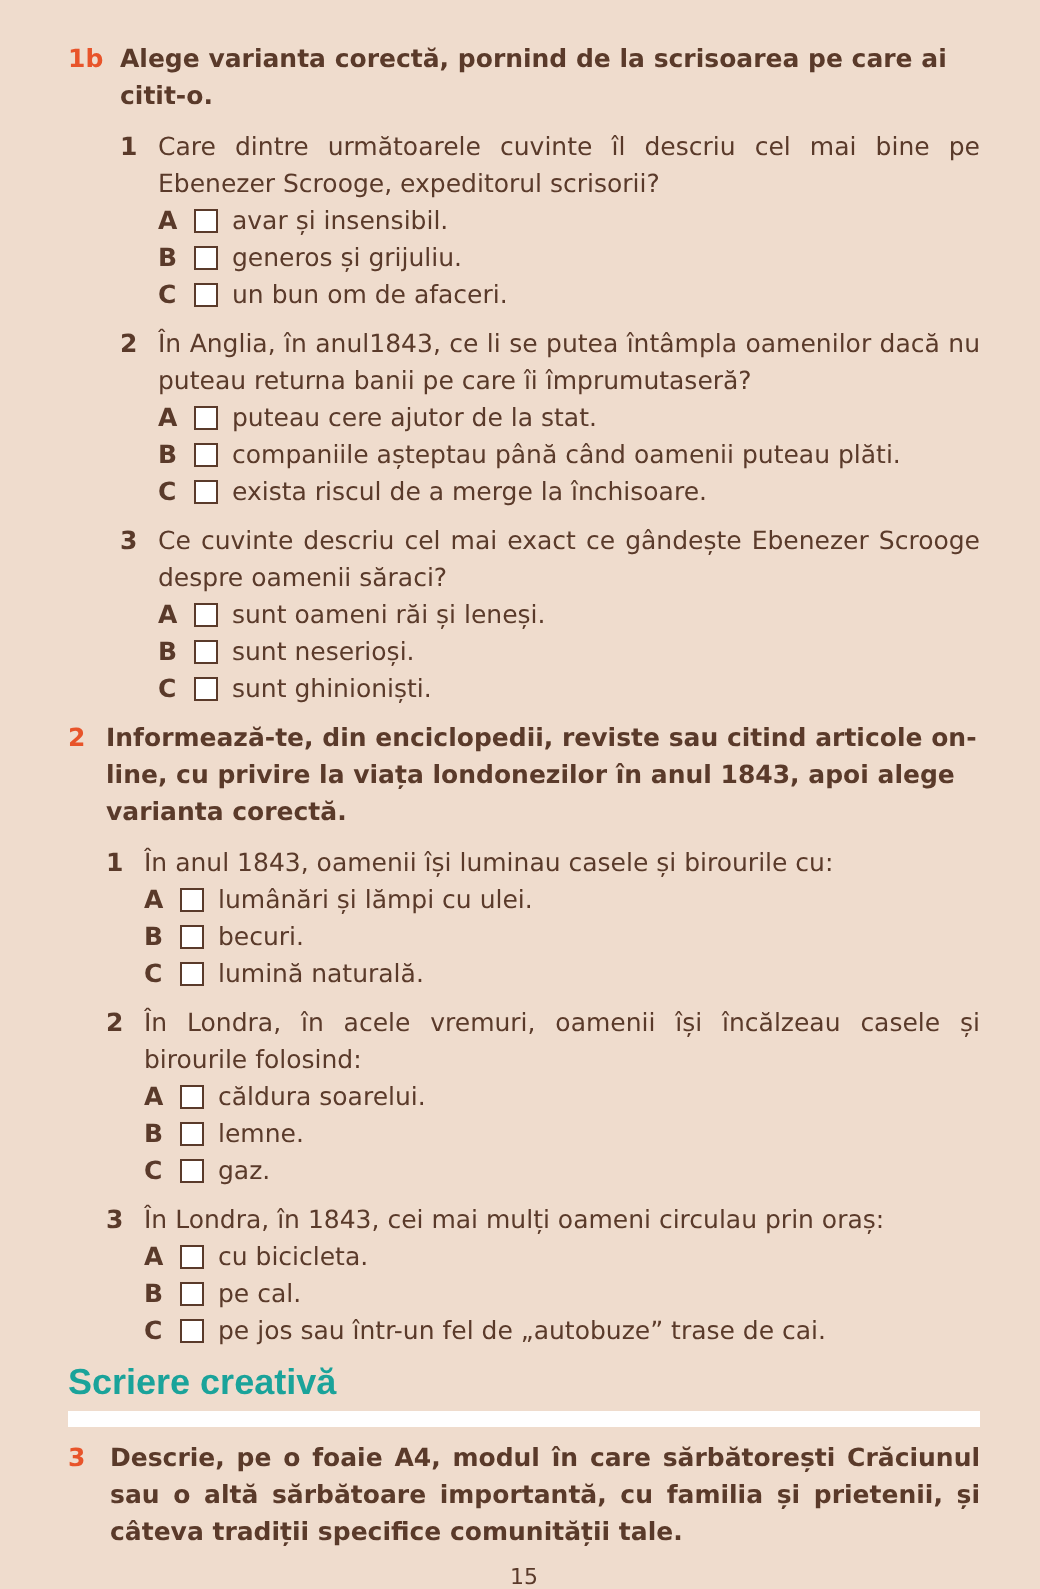1b Alege varianta corectă, pornind de la scrisoarea pe care ai citit-o.
1 Care dintre următoarele cuvinte îl descriu cel mai bine pe Ebenezer Scrooge, expeditorul scrisorii?
A avar și insensibil.
B generos și grijuliu.
C un bun om de afaceri.
2 În Anglia, în anul1843, ce li se putea întâmpla oamenilor dacă nu puteau returna banii pe care îi împrumutaseră?
A puteau cere ajutor de la stat.
B companiile așteptau până când oamenii puteau plăti.
C exista riscul de a merge la închisoare.
3 Ce cuvinte descriu cel mai exact ce gândește Ebenezer Scrooge despre oamenii săraci?
A sunt oameni răi și leneși.
B sunt neserioși.
C sunt ghinioniști.
2 Informează-te, din enciclopedii, reviste sau citind articole on-line, cu privire la viața londonezilor în anul 1843, apoi alege varianta corectă.
1 În anul 1843, oamenii își luminau casele și birourile cu:
A lumânări și lămpi cu ulei.
B becuri.
C lumină naturală.
2 În Londra, în acele vremuri, oamenii își încălzeau casele și birourile folosind:
A căldura soarelui.
B lemne.
C gaz.
3 În Londra, în 1843, cei mai mulți oameni circulau prin oraș:
A cu bicicleta.
B pe cal.
C pe jos sau într-un fel de „autobuze” trase de cai.
Scriere creativă
3 Descrie, pe o foaie A4, modul în care sărbătorești Crăciunul sau o altă sărbătoare importantă, cu familia și prietenii, și câteva tradiții specifice comunității tale.
15